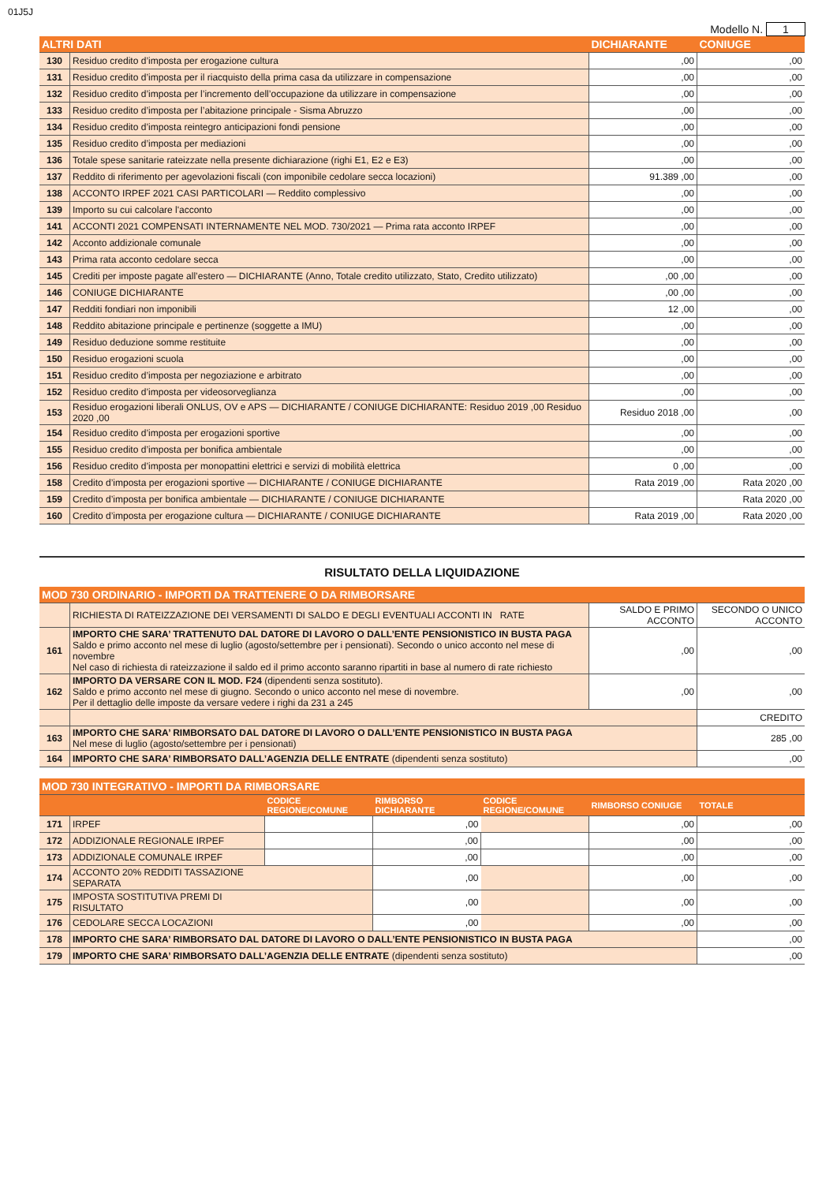01J5J
Modello N. 1
| ALTRI DATI | | DICHIARANTE | CONIUGE |
| 130 | Residuo credito d’imposta per erogazione cultura | ,00 | ,00 |
| 131 | Residuo credito d’imposta per il riacquisto della prima casa da utilizzare in compensazione | ,00 | ,00 |
| 132 | Residuo credito d’imposta per l’incremento dell’occupazione da utilizzare in compensazione | ,00 | ,00 |
| 133 | Residuo credito d’imposta per l’abitazione principale - Sisma Abruzzo | ,00 | ,00 |
| 134 | Residuo credito d’imposta reintegro anticipazioni fondi pensione | ,00 | ,00 |
| 135 | Residuo credito d’imposta per mediazioni | ,00 | ,00 |
| 136 | Totale spese sanitarie rateizzate nella presente dichiarazione (righi E1, E2 e E3) | ,00 | ,00 |
| 137 | Reddito di riferimento per agevolazioni fiscali (con imponibile cedolare secca locazioni) | 91.389 ,00 | ,00 |
| 138 | ACCONTO IRPEF 2021 CASI PARTICOLARI — Reddito complessivo | ,00 | ,00 |
| 139 | Importo su cui calcolare l'acconto | ,00 | ,00 |
| 141 | ACCONTI 2021 COMPENSATI INTERNAMENTE NEL MOD. 730/2021 — Prima rata acconto IRPEF | ,00 | ,00 |
| 142 | Acconto addizionale comunale | ,00 | ,00 |
| 143 | Prima rata acconto cedolare secca | ,00 | ,00 |
| 145 | Crediti per imposte pagate all’estero — DICHIARANTE (Anno, Totale credito utilizzato, Stato, Credito utilizzato) | ,00 ,00 | ,00 |
| 146 | CONIUGE DICHIARANTE | ,00 ,00 | ,00 |
| 147 | Redditi fondiari non imponibili | 12 ,00 | ,00 |
| 148 | Reddito abitazione principale e pertinenze (soggette a IMU) | ,00 | ,00 |
| 149 | Residuo deduzione somme restituite | ,00 | ,00 |
| 150 | Residuo erogazioni scuola | ,00 | ,00 |
| 151 | Residuo credito d’imposta per negoziazione e arbitrato | ,00 | ,00 |
| 152 | Residuo credito d’imposta per videosorveglianza | ,00 | ,00 |
| 153 | Residuo erogazioni liberali ONLUS, OV e APS — DICHIARANTE / CONIUGE DICHIARANTE: Residuo 2019 ,00 Residuo 2020 ,00 | Residuo 2018 ,00 | ,00 |
| 154 | Residuo credito d’imposta per erogazioni sportive | ,00 | ,00 |
| 155 | Residuo credito d’imposta per bonifica ambientale | ,00 | ,00 |
| 156 | Residuo credito d’imposta per monopattini elettrici e servizi di mobilità elettrica | 0 ,00 | ,00 |
| 158 | Credito d’imposta per erogazioni sportive — DICHIARANTE / CONIUGE DICHIARANTE | Rata 2019 ,00 | Rata 2020 ,00 |
| 159 | Credito d’imposta per bonifica ambientale — DICHIARANTE / CONIUGE DICHIARANTE | | Rata 2020 ,00 |
| 160 | Credito d’imposta per erogazione cultura — DICHIARANTE / CONIUGE DICHIARANTE | Rata 2019 ,00 | Rata 2020 ,00 |
RISULTATO DELLA LIQUIDAZIONE
| MOD 730 ORDINARIO - IMPORTI DA TRATTENERE O DA RIMBORSARE | | | |
| | RICHIESTA DI RATEIZZAZIONE DEI VERSAMENTI DI SALDO E DEGLI EVENTUALI ACCONTI IN RATE | SALDO E PRIMO ACCONTO | SECONDO O UNICO ACCONTO |
| 161 | IMPORTO CHE SARA’ TRATTENUTO DAL DATORE DI LAVORO O DALL’ENTE PENSIONISTICO IN BUSTA PAGA Saldo e primo acconto nel mese di luglio (agosto/settembre per i pensionati). Secondo o unico acconto nel mese di novembre Nel caso di richiesta di rateizzazione il saldo ed il primo acconto saranno ripartiti in base al numero di rate richiesto | ,00 | ,00 |
| 162 | IMPORTO DA VERSARE CON IL MOD. F24 (dipendenti senza sostituto). Saldo e primo acconto nel mese di giugno. Secondo o unico acconto nel mese di novembre. Per il dettaglio delle imposte da versare vedere i righi da 231 a 245 | ,00 | ,00 |
| | | | CREDITO |
| 163 | IMPORTO CHE SARA’ RIMBORSATO DAL DATORE DI LAVORO O DALL’ENTE PENSIONISTICO IN BUSTA PAGA Nel mese di luglio (agosto/settembre per i pensionati) | | 285 ,00 |
| 164 | IMPORTO CHE SARA’ RIMBORSATO DALL’AGENZIA DELLE ENTRATE (dipendenti senza sostituto) | | ,00 |
| MOD 730 INTEGRATIVO - IMPORTI DA RIMBORSARE | | | | | | |
| | | CODICE REGIONE/COMUNE | RIMBORSO DICHIARANTE | CODICE REGIONE/COMUNE | RIMBORSO CONIUGE | TOTALE |
| 171 | IRPEF | | ,00 | | ,00 | ,00 |
| 172 | ADDIZIONALE REGIONALE IRPEF | | ,00 | | ,00 | ,00 |
| 173 | ADDIZIONALE COMUNALE IRPEF | | ,00 | | ,00 | ,00 |
| 174 | ACCONTO 20% REDDITI TASSAZIONE SEPARATA | | ,00 | | ,00 | ,00 |
| 175 | IMPOSTA SOSTITUTIVA PREMI DI RISULTATO | | ,00 | | ,00 | ,00 |
| 176 | CEDOLARE SECCA LOCAZIONI | | ,00 | | ,00 | ,00 |
| 178 | IMPORTO CHE SARA’ RIMBORSATO DAL DATORE DI LAVORO O DALL’ENTE PENSIONISTICO IN BUSTA PAGA | | | | | ,00 |
| 179 | IMPORTO CHE SARA’ RIMBORSATO DALL’AGENZIA DELLE ENTRATE (dipendenti senza sostituto) | | | | | ,00 |